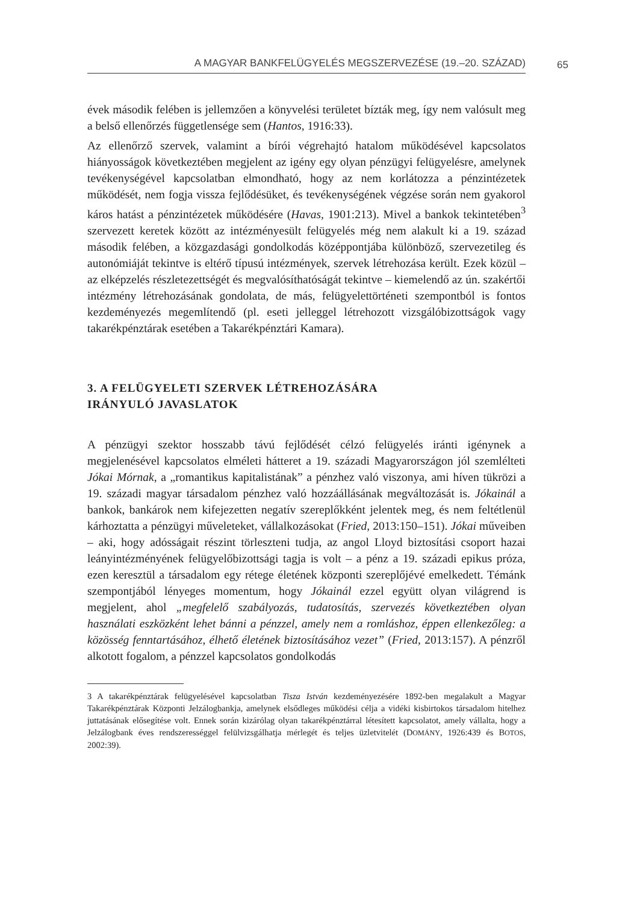A MAGYAR BANKFELÜGYELÉS MEGSZERVEZÉSE (19.–20. SZÁZAD) 65
évek második felében is jellemzően a könyvelési területet bízták meg, így nem valósult meg a belső ellenőrzés függetlensége sem (Hantos, 1916:33).
Az ellenőrző szervek, valamint a bírói végrehajtó hatalom működésével kapcsolatos hiányosságok következtében megjelent az igény egy olyan pénzügyi felügyelésre, amelynek tevékenységével kapcsolatban elmondható, hogy az nem korlátozza a pénzintézetek működését, nem fogja vissza fejlődésüket, és tevékenységének végzése során nem gyakorol káros hatást a pénzintézetek működésére (Havas, 1901:213). Mivel a bankok tekintetében<sup>3</sup> szervezett keretek között az intézményesült felügyelés még nem alakult ki a 19. század második felében, a közgazdasági gondolkodás középpontjába különböző, szervezetileg és autonómiáját tekintve is eltérő típusú intézmények, szervek létrehozása került. Ezek közül – az elképzelés részletezettségét és megvalósíthatóságát tekintve – kiemelendő az ún. szakértői intézmény létrehozásának gondolata, de más, felügyelettörténeti szempontból is fontos kezdeményezés megemlítendő (pl. eseti jelleggel létrehozott vizsgálóbizottságok vagy takarékpénztárak esetében a Takarékpénztári Kamara).
3. A FELÜGYELETI SZERVEK LÉTREHOZÁSÁRA
IRÁNYULÓ JAVASLATOK
A pénzügyi szektor hosszabb távú fejlődését célzó felügyelés iránti igénynek a megjelenésével kapcsolatos elméleti hátteret a 19. századi Magyarországon jól szemlélteti Jókai Mórnak, a „romantikus kapitalistának” a pénzhez való viszonya, ami híven tükrözi a 19. századi magyar társadalom pénzhez való hozzáállásának megváltozását is. Jókainál a bankok, bankárok nem kifejezetten negatív szereplőkként jelentek meg, és nem feltétlenül kárhoztatta a pénzügyi műveleteket, vállalkozásokat (Fried, 2013:150–151). Jókai műveiben – aki, hogy adósságait részint törleszteni tudja, az angol Lloyd biztosítási csoport hazai leányintézményének felügyelőbizottsági tagja is volt – a pénz a 19. századi epikus próza, ezen keresztül a társadalom egy rétege életének központi szereplőjévé emelkedett. Témánk szempontjából lényeges momentum, hogy Jókainál ezzel együtt olyan világrend is megjelent, ahol „megfelelő szabályozás, tudatosítás, szervezés következtében olyan használati eszközként lehet bánni a pénzzel, amely nem a romláshoz, éppen ellenkezőleg: a közösség fenntartásához, élhető életének biztosításához vezet” (Fried, 2013:157). A pénzről alkotott fogalom, a pénzzel kapcsolatos gondolkodás
3 A takarékpénztárak felügyelésével kapcsolatban Tisza István kezdeményezésére 1892-ben megalakult a Magyar Takarékpénztárak Központi Jelzálogbankja, amelynek elsődleges működési célja a vidéki kisbirtokos társadalom hitelhez juttatásának elősegítése volt. Ennek során kizárólag olyan takarékpénztárral létesített kapcsolatot, amely vállalta, hogy a Jelzálogbank éves rendszerességgel felülvizsgálhatja mérlegét és teljes üzletvitelét (DOMÁNY, 1926:439 és BOTOS, 2002:39).